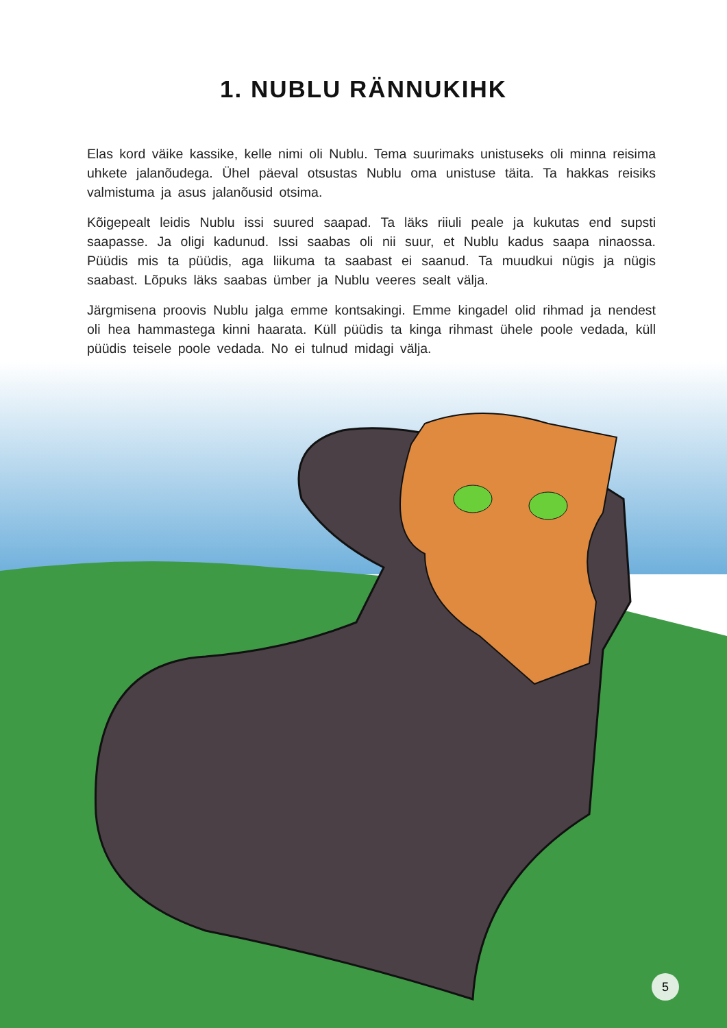1. NUBLU RÄNNUKIHK
Elas kord väike kassike, kelle nimi oli Nublu. Tema suurimaks unistuseks oli minna reisima uhkete jalanõudega. Ühel päeval otsustas Nublu oma unistuse täita. Ta hakkas reisiks valmistuma ja asus jalanõusid otsima.
Kõigepealt leidis Nublu issi suured saapad. Ta läks riiuli peale ja kukutas end supsti saapasse. Ja oligi kadunud. Issi saabas oli nii suur, et Nublu kadus saapa ninaossa. Püüdis mis ta püüdis, aga liikuma ta saabast ei saanud. Ta muudkui nügis ja nügis saabast. Lõpuks läks saabas ümber ja Nublu veeres sealt välja.
Järgmisena proovis Nublu jalga emme kontsakingi. Emme kingadel olid rihmad ja nendest oli hea hammastega kinni haarata. Küll püüdis ta kinga rihmast ühele poole vedada, küll püüdis teisele poole vedada. No ei tulnud midagi välja.
5